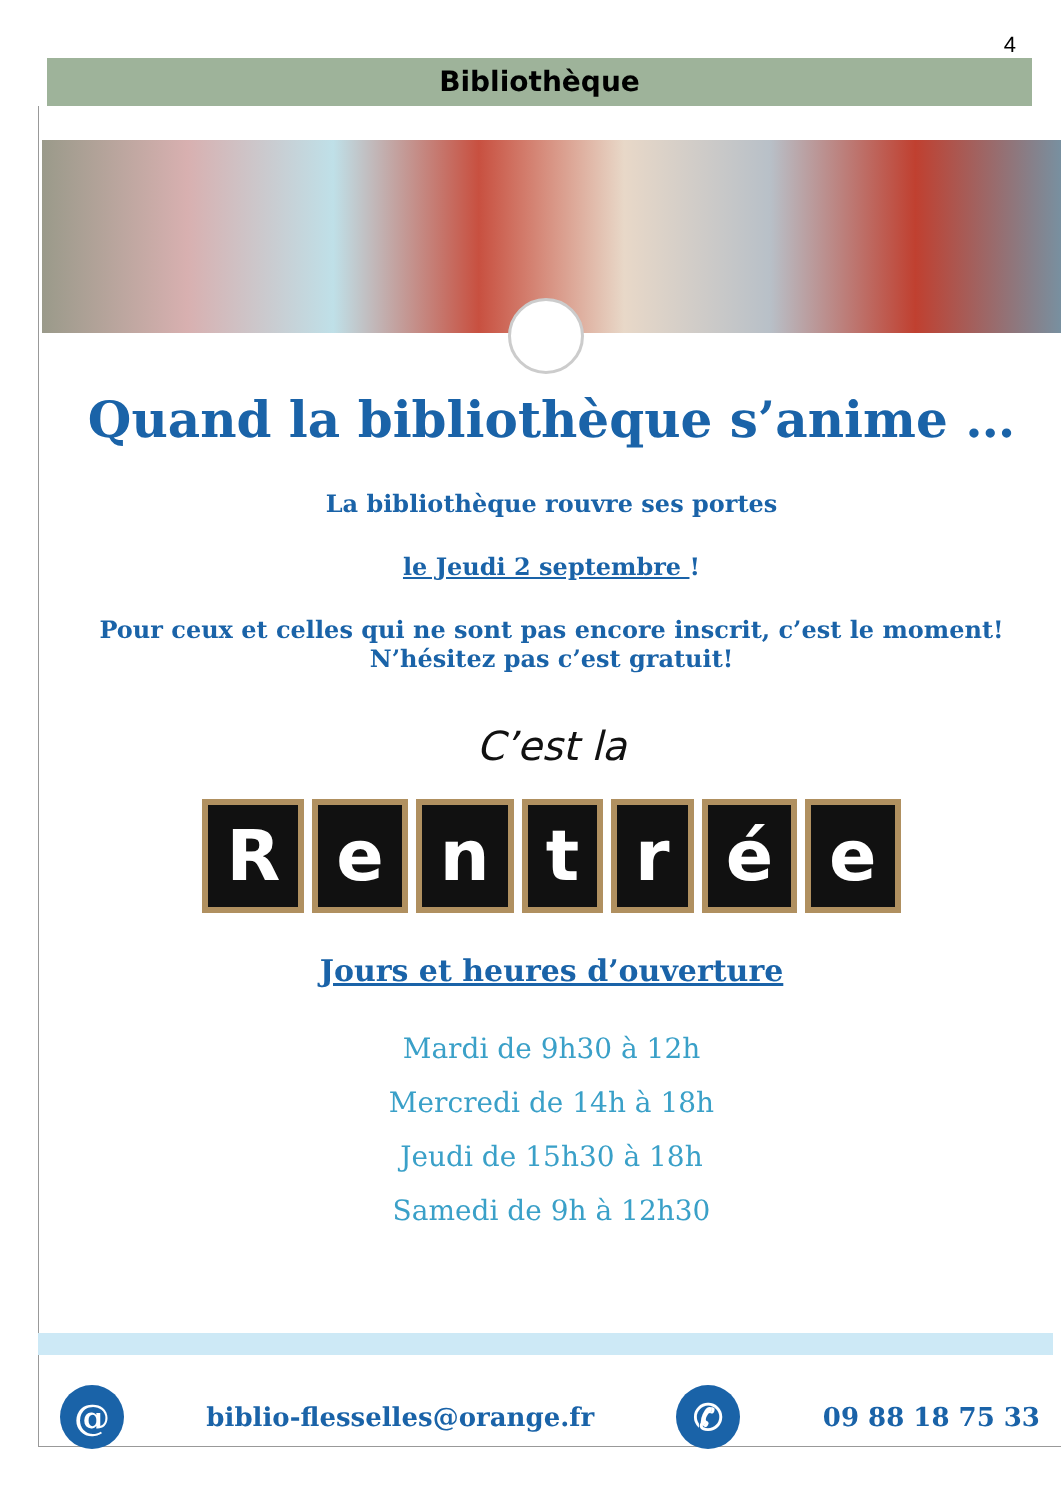4
Bibliothèque
Quand la bibliothèque s’anime …
La bibliothèque rouvre ses portes
le Jeudi 2 septembre !
Pour ceux et celles qui ne sont pas encore inscrit, c’est le moment!
N’hésitez pas c’est gratuit!
C’est la
Rentrée
Jours et heures d’ouverture
Mardi de 9h30 à 12h
Mercredi de 14h à 18h
Jeudi de 15h30 à 18h
Samedi de 9h à 12h30
@
biblio-flesselles@orange.fr
✆
09 88 18 75 33